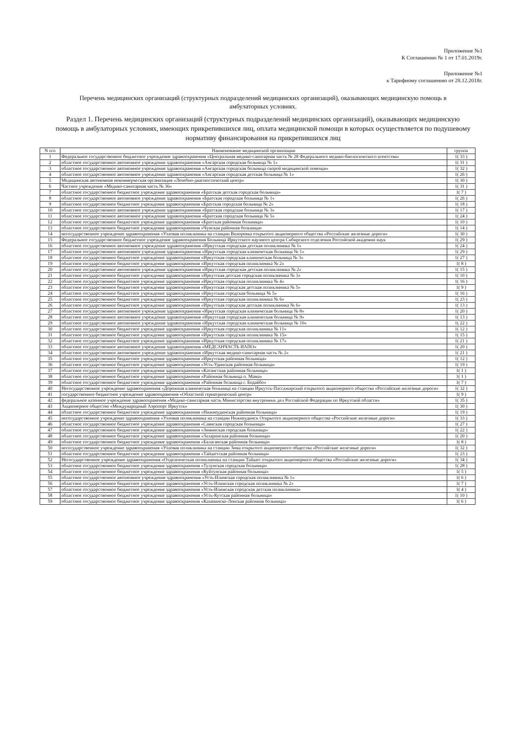Приложение №1
К Соглашению № 1 от 17.01.2019г.
Приложение №1
к Тарифному соглашению от 28.12.2018г.
Перечень медицинских организаций (структурных подразделений медицинских организаций), оказывающих медицинскую помощь в амбулаторных условиях.
Раздел 1. Перечень медицинских организаций (структурных подразделений медицинских организаций), оказывающих медицинскую помощь в амбулаторных условиях, имеющих прикрепившихся лиц, оплата медицинской помощи в которых осуществляется по подушевому нормативу финансирования на прикрепившихся лиц
| N п/п | Наименование медицинской организации | группа |
| --- | --- | --- |
| 1 | Федеральное государственное бюджетное учреждение здравоохранения «Центральная медико-санитарная часть № 28 Федерального медико-биологического агентства» | 1( 33 ) |
| 2 | областное государственное автономное учреждение здравоохранения «Ангарская городская больница № 1» | 1( 31 ) |
| 3 | областное государственное автономное учреждение здравоохранения «Ангарская городская больница скорой медицинской помощи» | 1( 32 ) |
| 4 | областное государственное автономное учреждение здравоохранения «Ангарская городская детская больница № 1» | 1( 26 ) |
| 5 | Медицинская автономная некоммерческая организация «Лечебно-диагностический центр» | 1( 30 ) |
| 6 | Частное учреждение «Медико-санитарная часть № 36» | 1( 31 ) |
| 7 | областное государственное бюджетное учреждение здравоохранения «Братская детская городская больница» | 1( 7 ) |
| 8 | областное государственное автономное учреждение здравоохранения «Братская городская больница № 1» | 1( 26 ) |
| 9 | областное государственное бюджетное учреждение здравоохранения «Братская городская больница № 2» | 1( 18 ) |
| 10 | областное государственное автономное учреждение здравоохранения «Братская городская больница № 3» | 1( 17 ) |
| 11 | областное государственное автономное учреждение здравоохранения «Братская городская больница № 5» | 1( 24 ) |
| 12 | областное государственное бюджетное учреждение здравоохранения «Братская районная больница» | 1( 10 ) |
| 13 | областное государственное бюджетное учреждение здравоохранения «Чунская районная больница» | 1( 14 ) |
| 14 | негосударственное учреждение здравоохранения «Узловая поликлиника на станции Вихоревка открытого акционерного общества «Российские железные дороги» | 1( 30 ) |
| 15 | Федеральное государственное бюджетное учреждение здравоохранения Больница Иркутского научного центра Сибирского отделения Российской академии наук | 1( 29 ) |
| 16 | областное государственное автономное учреждение здравоохранения «Иркутская городская детская поликлиника № 1» | 1( 24 ) |
| 17 | областное государственное автономное учреждение здравоохранения «Иркутская городская клиническая больница № 1» | 1( 29 ) |
| 18 | областное государственное бюджетное учреждение здравоохранения «Иркутская городская клиническая больница № 3» | 1( 27 ) |
| 19 | областное государственное бюджетное учреждение здравоохранения «Иркутская городская поликлиника № 2» | 1( 8 ) |
| 20 | областное государственное автономное учреждение здравоохранения «Иркутская городская детская поликлиника № 2» | 1( 15 ) |
| 21 | областное государственное бюджетное учреждение здравоохранения «Иркутская детская городская поликлиника № 3» | 1( 10 ) |
| 22 | областное государственное бюджетное учреждение здравоохранения «Иркутская городская поликлиника № 4» | 1( 16 ) |
| 23 | областное государственное бюджетное учреждение здравоохранения «Иркутская городская детская поликлиника № 5» | 1( 9 ) |
| 24 | областное государственное бюджетное учреждение здравоохранения «Иркутская городская больница № 5» | 1( 16 ) |
| 25 | областное государственное бюджетное учреждение здравоохранения «Иркутская городская поликлиника № 6» | 1( 23 ) |
| 26 | областное государственное бюджетное учреждение здравоохранения «Иркутская городская детская поликлиника № 6» | 1( 13 ) |
| 27 | областное государственное автономное учреждение здравоохранения «Иркутская городская клиническая больница № 8» | 1( 20 ) |
| 28 | областное государственное автономное учреждение здравоохранения «Иркутская городская клиническая больница № 9» | 1( 13 ) |
| 29 | областное государственное автономное учреждение здравоохранения «Иркутская городская клиническая больница № 10» | 1( 22 ) |
| 30 | областное государственное бюджетное учреждение здравоохранения «Иркутская городская поликлиника № 11» | 1( 12 ) |
| 31 | областное государственное бюджетное учреждение здравоохранения «Иркутская городская поликлиника № 15» | 1( 15 ) |
| 32 | областное государственное бюджетное учреждение здравоохранения «Иркутская городская поликлиника № 17» | 1( 21 ) |
| 33 | областное государственное автономное учреждение здравоохранения «МЕДСАНЧАСТЬ ИАПО» | 1( 20 ) |
| 34 | областное государственное автономное учреждение здравоохранения «Иркутская медико-санитарная часть № 2» | 1( 21 ) |
| 35 | областное государственное бюджетное учреждение здравоохранения «Иркутская районная больница» | 1( 12 ) |
| 36 | областное государственное бюджетное учреждение здравоохранения «Усть-Удинская районная больница» | 1( 19 ) |
| 37 | областное государственное бюджетное учреждение здравоохранения «Катангская районная больница» | 1( 1 ) |
| 38 | областное государственное бюджетное учреждение здравоохранения «Районная больница п. Мама» | 1( 1 ) |
| 39 | областное государственное бюджетное учреждение здравоохранения «Районная больница г. Бодайбо» | 1( 7 ) |
| 40 | Негосударственное учреждение здравоохранения «Дорожная клиническая больница на станции Иркутск-Пассажирский открытого акционерного общества «Российские железные дороги» | 1( 32 ) |
| 41 | государственное бюджетное учреждение здравоохранения «Областной гериатрический центр» | 1( 9 ) |
| 42 | федеральное казенное учреждение здравоохранения «Медико-санитарная часть Министерства внутренних дел Российской Федерации по Иркутской области» | 1( 35 ) |
| 43 | Акционерное общество «Международный Аэропорт Иркутск» | 1( 30 ) |
| 44 | областное государственное бюджетное учреждение здравоохранения «Нижнеудинская районная больница» | 1( 19 ) |
| 45 | негосударственное учреждение здравоохранения «Узловая поликлиника на станции Нижнеудинск Открытого акционерного общества «Российские железные дороги» | 1( 33 ) |
| 46 | областное государственное бюджетное учреждение здравоохранения «Саянская городская больница» | 1( 27 ) |
| 47 | областное государственное бюджетное учреждение здравоохранения «Зиминская городская больница» | 1( 22 ) |
| 48 | областное государственное бюджетное учреждение здравоохранения «Заларинская районная больница» | 1( 20 ) |
| 49 | областное государственное бюджетное учреждение здравоохранения «Балаганская районная больница» | 1( 8 ) |
| 50 | негосударственное учреждение здравоохранения «Узловая поликлиника на станции Зима открытого акционерного общества «Российские железные дороги» | 1( 32 ) |
| 51 | областное государственное бюджетное учреждение здравоохранения «Тайшетская районная больница» | 1( 23 ) |
| 52 | Негосударственное учреждение здравоохранения «Отделенческая поликлиника на станции Тайшет открытого акционерного общества «Российские железные дороги» | 1( 34 ) |
| 53 | областное государственное бюджетное учреждение здравоохранения «Тулунская городская больница» | 1( 28 ) |
| 54 | областное государственное бюджетное учреждение здравоохранения «Куйтунская районная больница» | 1( 5 ) |
| 55 | областное государственное автономное учреждение здравоохранения «Усть-Илимская городская поликлиника № 1» | 1( 6 ) |
| 56 | областное государственное бюджетное учреждение здравоохранения «Усть-Илимская городская поликлиника № 2» | 1( 7 ) |
| 57 | областное государственное бюджетное учреждение здравоохранения «Усть-Илимская городская детская поликлиника» | 1( 4 ) |
| 58 | областное государственное бюджетное учреждение здравоохранения «Усть-Кутская районная больница» | 1( 10 ) |
| 59 | областное государственное бюджетное учреждение здравоохранения «Казачинско-Ленская районная больница» | 1( 6 ) |